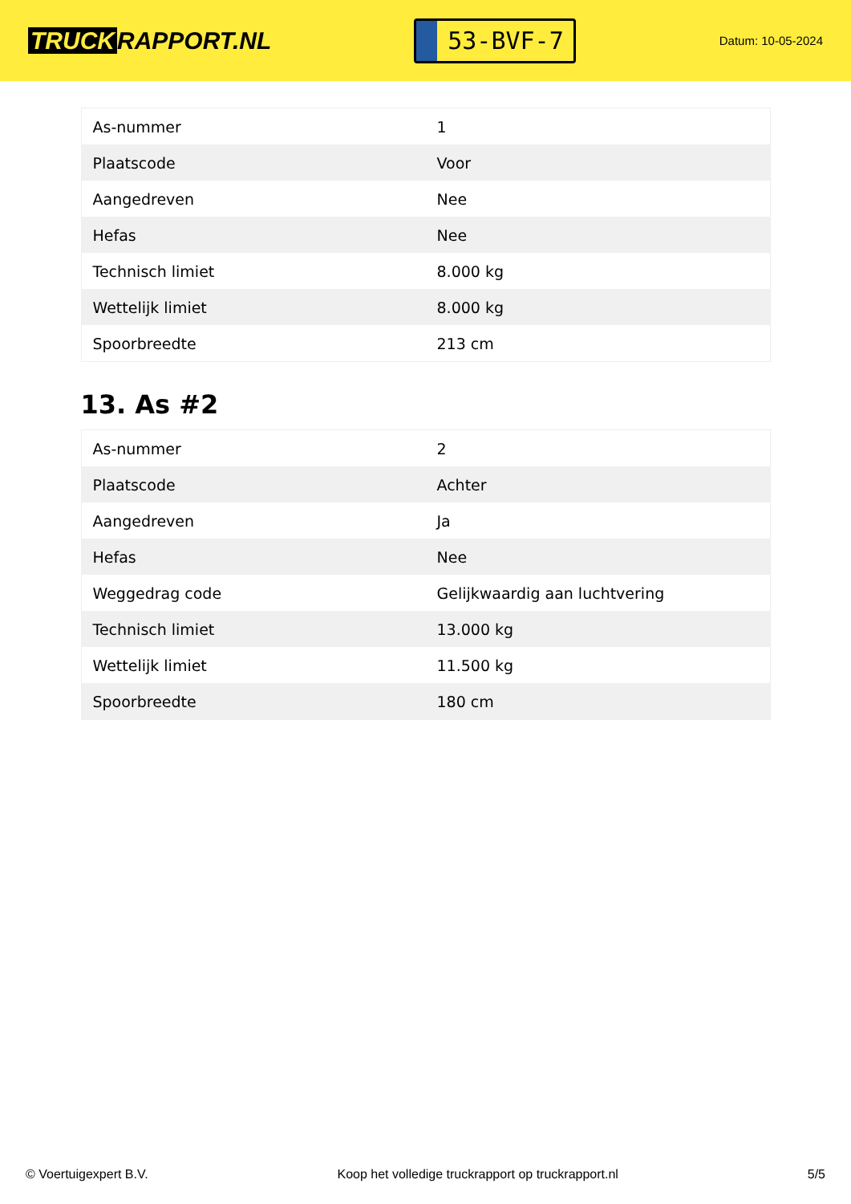TRUCK RAPPORT.NL
53-BVF-7
Datum: 10-05-2024
| As-nummer | 1 |
| Plaatscode | Voor |
| Aangedreven | Nee |
| Hefas | Nee |
| Technisch limiet | 8.000 kg |
| Wettelijk limiet | 8.000 kg |
| Spoorbreedte | 213 cm |
13. As #2
| As-nummer | 2 |
| Plaatscode | Achter |
| Aangedreven | Ja |
| Hefas | Nee |
| Weggedrag code | Gelijkwaardig aan luchtvering |
| Technisch limiet | 13.000 kg |
| Wettelijk limiet | 11.500 kg |
| Spoorbreedte | 180 cm |
© Voertuigexpert B.V. Koop het volledige truckrapport op truckrapport.nl 5/5